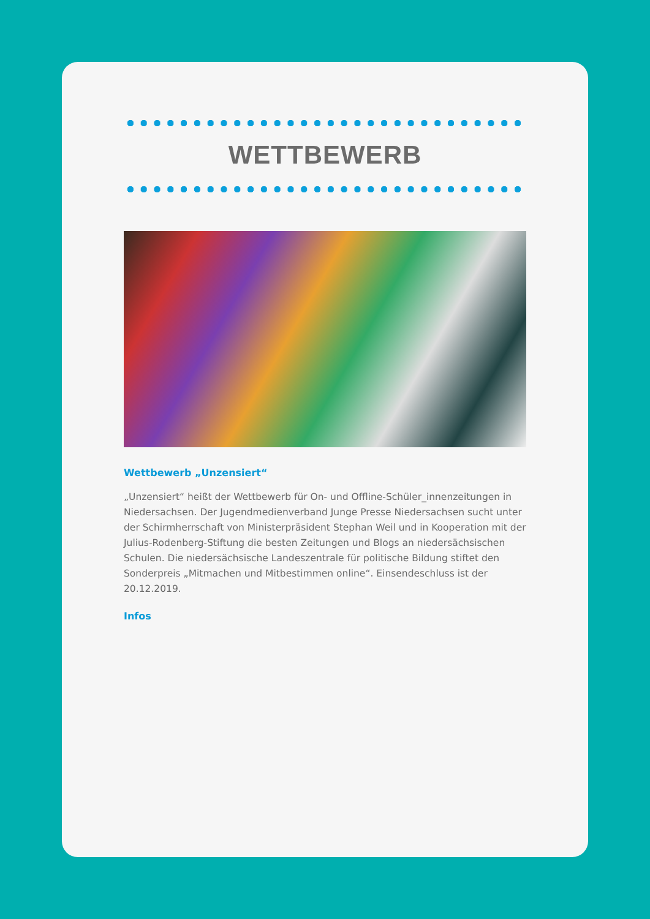WETTBEWERB
Wettbewerb „Unzensiert“
„Unzensiert“ heißt der Wettbewerb für On- und Offline-Schüler_innenzeitungen in Niedersachsen. Der Jugendmedienverband Junge Presse Niedersachsen sucht unter der Schirmherrschaft von Ministerpräsident Stephan Weil und in Kooperation mit der Julius-Rodenberg-Stiftung die besten Zeitungen und Blogs an niedersächsischen Schulen. Die niedersächsische Landeszentrale für politische Bildung stiftet den Sonderpreis „Mitmachen und Mitbestimmen online“. Einsendeschluss ist der 20.12.2019.
Infos